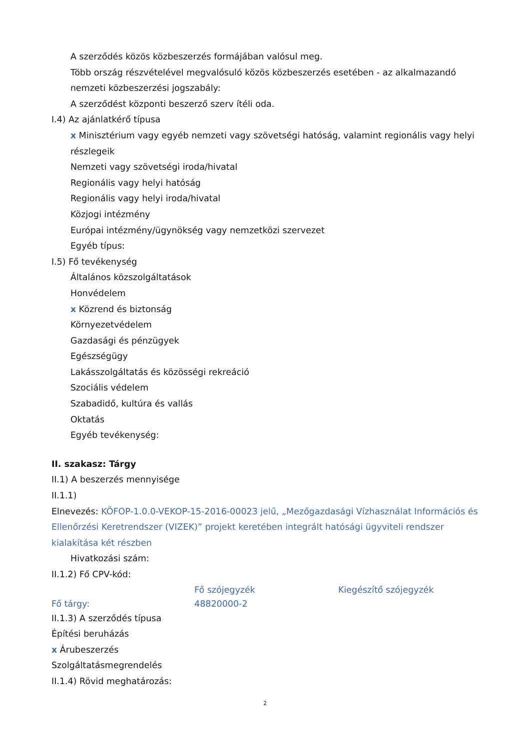A szerződés közös közbeszerzés formájában valósul meg.
Több ország részvételével megvalósuló közös közbeszerzés esetében - az alkalmazandó nemzeti közbeszerzési jogszabály:
A szerződést központi beszerző szerv ítéli oda.
I.4) Az ajánlatkérő típusa
x Minisztérium vagy egyéb nemzeti vagy szövetségi hatóság, valamint regionális vagy helyi részlegeik
Nemzeti vagy szövetségi iroda/hivatal
Regionális vagy helyi hatóság
Regionális vagy helyi iroda/hivatal
Közjogi intézmény
Európai intézmény/ügynökség vagy nemzetközi szervezet
Egyéb típus:
I.5) Fő tevékenység
Általános közszolgáltatások
Honvédelem
x Közrend és biztonság
Környezetvédelem
Gazdasági és pénzügyek
Egészségügy
Lakásszolgáltatás és közösségi rekreáció
Szociális védelem
Szabadidő, kultúra és vallás
Oktatás
Egyéb tevékenység:
II. szakasz: Tárgy
II.1) A beszerzés mennyisége
II.1.1)
Elnevezés: KÖFOP-1.0.0-VEKOP-15-2016-00023 jelű, „Mezőgazdasági Vízhasználat Információs és Ellenőrzési Keretrendszer (VIZEK)” projekt keretében integrált hatósági ügyviteli rendszer kialakítása két részben
Hivatkozási szám:
II.1.2) Fő CPV-kód:
| | Fő szójegyzék | Kiegészítő szójegyzék |
| Fő tárgy: | 48820000-2 | |
II.1.3) A szerződés típusa
Építési beruházás
x Árubeszerzés
Szolgáltatásmegrendelés
II.1.4) Rövid meghatározás:
2